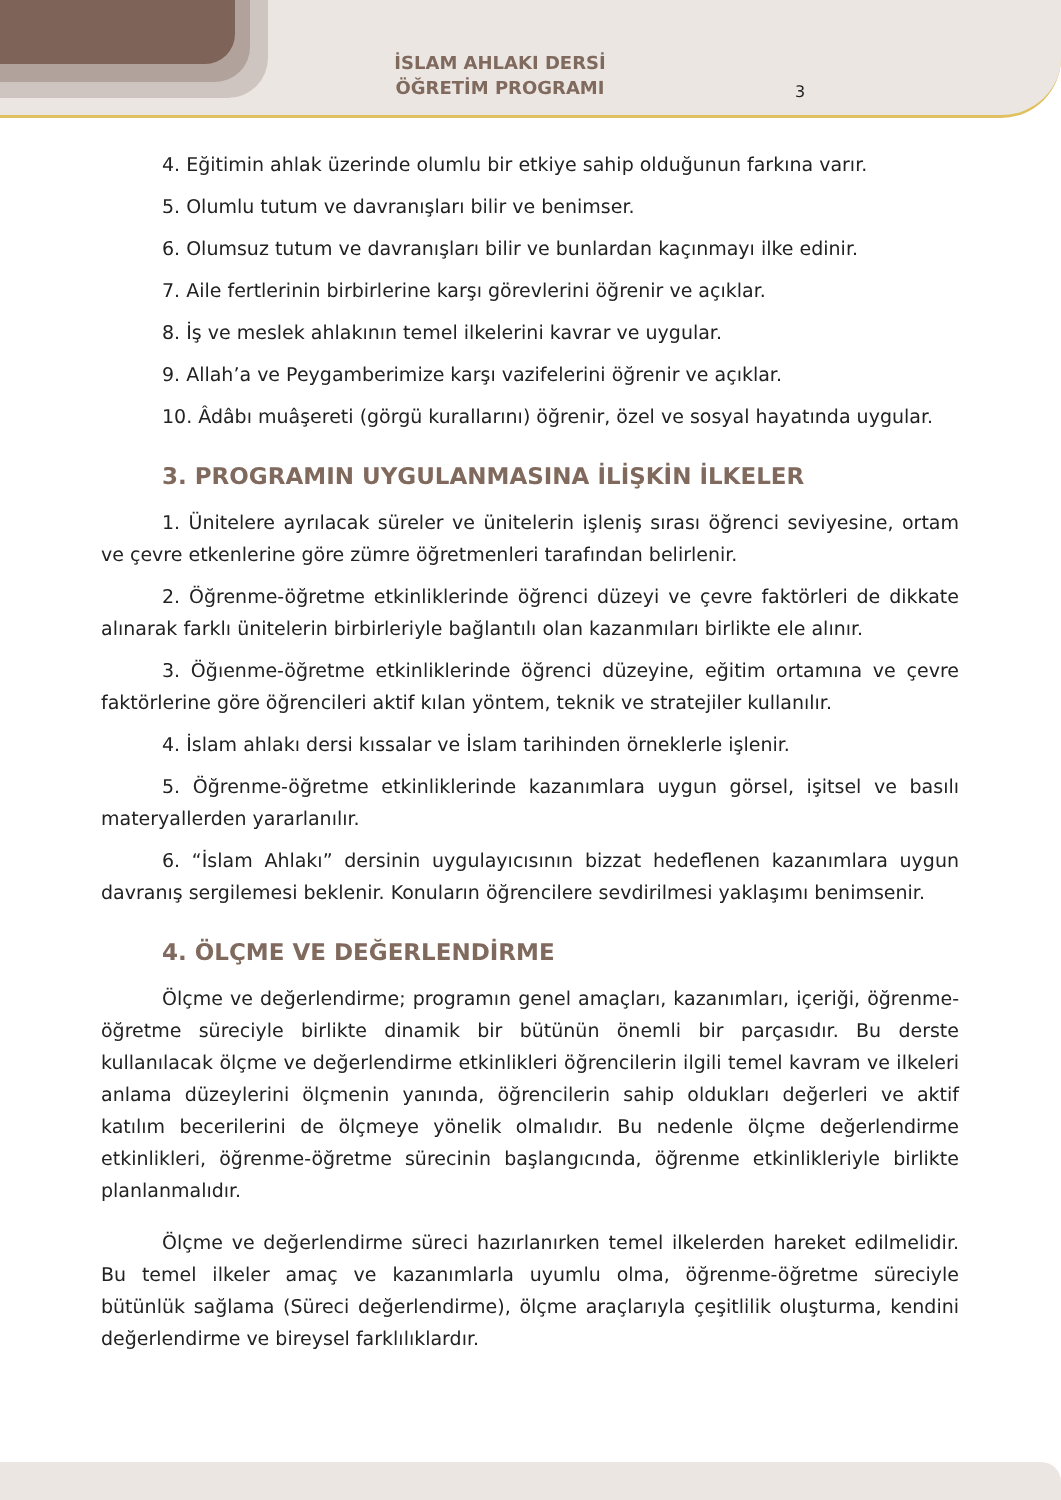İSLAM AHLAKI DERSİ
ÖĞRETİM PROGRAMI
3
4. Eğitimin ahlak üzerinde olumlu bir etkiye sahip olduğunun farkına varır.
5. Olumlu tutum ve davranışları bilir ve benimser.
6. Olumsuz tutum ve davranışları bilir ve bunlardan kaçınmayı ilke edinir.
7. Aile fertlerinin birbirlerine karşı görevlerini öğrenir ve açıklar.
8. İş ve meslek ahlakının temel ilkelerini kavrar ve uygular.
9. Allah’a ve Peygamberimize karşı vazifelerini öğrenir ve açıklar.
10. Âdâbı muâşereti (görgü kurallarını) öğrenir, özel ve sosyal hayatında uygular.
3. PROGRAMIN UYGULANMASINA İLİŞKİN İLKELER
1. Ünitelere ayrılacak süreler ve ünitelerin işleniş sırası öğrenci seviyesine, ortam ve çevre etkenlerine göre zümre öğretmenleri tarafından belirlenir.
2. Öğrenme-öğretme etkinliklerinde öğrenci düzeyi ve çevre faktörleri de dikkate alınarak farklı ünitelerin birbirleriyle bağlantılı olan kazanmıları birlikte ele alınır.
3. Öğıenme-öğretme etkinliklerinde öğrenci düzeyine, eğitim ortamına ve çevre faktörlerine göre öğrencileri aktif kılan yöntem, teknik ve stratejiler kullanılır.
4. İslam ahlakı dersi kıssalar ve İslam tarihinden örneklerle işlenir.
5. Öğrenme-öğretme etkinliklerinde kazanımlara uygun görsel, işitsel ve basılı materyallerden yararlanılır.
6. “İslam Ahlakı” dersinin uygulayıcısının bizzat hedeflenen kazanımlara uygun davranış sergilemesi beklenir. Konuların öğrencilere sevdirilmesi yaklaşımı benimsenir.
4. ÖLÇME VE DEĞERLENDİRME
Ölçme ve değerlendirme; programın genel amaçları, kazanımları, içeriği, öğrenme-öğretme süreciyle birlikte dinamik bir bütünün önemli bir parçasıdır. Bu derste kullanılacak ölçme ve değerlendirme etkinlikleri öğrencilerin ilgili temel kavram ve ilkeleri anlama düzeylerini ölçmenin yanında, öğrencilerin sahip oldukları değerleri ve aktif katılım becerilerini de ölçmeye yönelik olmalıdır. Bu nedenle ölçme değerlendirme etkinlikleri, öğrenme-öğretme sürecinin başlangıcında, öğrenme etkinlikleriyle birlikte planlanmalıdır.
Ölçme ve değerlendirme süreci hazırlanırken temel ilkelerden hareket edilmelidir. Bu temel ilkeler amaç ve kazanımlarla uyumlu olma, öğrenme-öğretme süreciyle bütünlük sağlama (Süreci değerlendirme), ölçme araçlarıyla çeşitlilik oluşturma, kendini değerlendirme ve bireysel farklılıklardır.